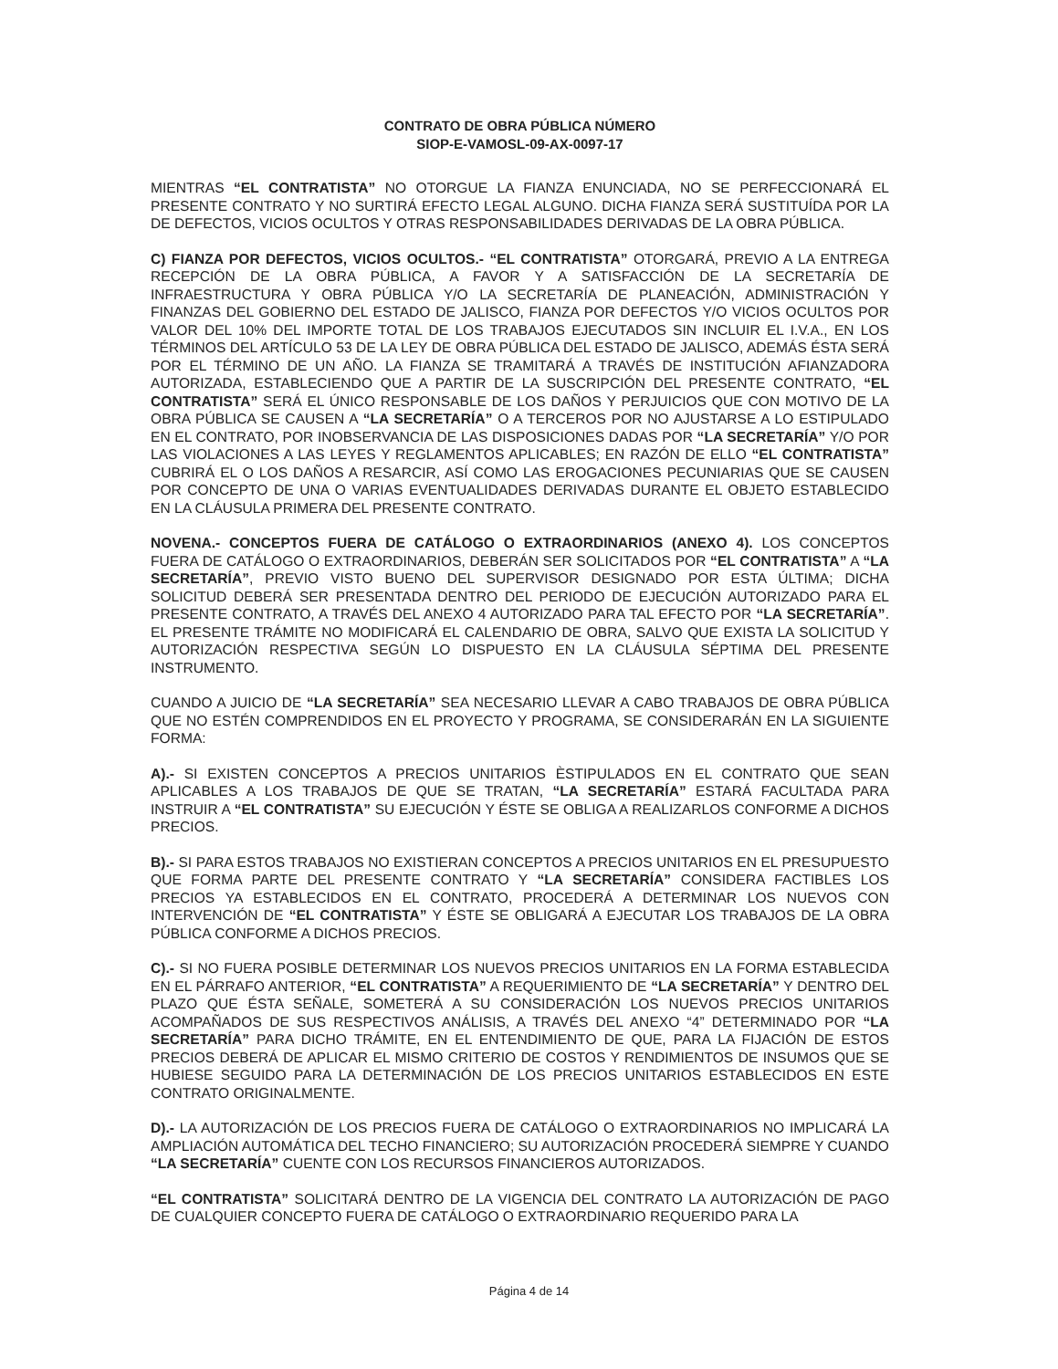CONTRATO DE OBRA PÚBLICA NÚMERO
SIOP-E-VAMOSL-09-AX-0097-17
MIENTRAS “EL CONTRATISTA” NO OTORGUE LA FIANZA ENUNCIADA, NO SE PERFECCIONARÁ EL PRESENTE CONTRATO Y NO SURTIRÁ EFECTO LEGAL ALGUNO. DICHA FIANZA SERÁ SUSTITUÍDA POR LA DE DEFECTOS, VICIOS OCULTOS Y OTRAS RESPONSABILIDADES DERIVADAS DE LA OBRA PÚBLICA.
C) FIANZA POR DEFECTOS, VICIOS OCULTOS.- “EL CONTRATISTA” OTORGARÁ, PREVIO A LA ENTREGA RECEPCIÓN DE LA OBRA PÚBLICA, A FAVOR Y A SATISFACCIÓN DE LA SECRETARÍA DE INFRAESTRUCTURA Y OBRA PÚBLICA Y/O LA SECRETARÍA DE PLANEACIÓN, ADMINISTRACIÓN Y FINANZAS DEL GOBIERNO DEL ESTADO DE JALISCO, FIANZA POR DEFECTOS Y/O VICIOS OCULTOS POR VALOR DEL 10% DEL IMPORTE TOTAL DE LOS TRABAJOS EJECUTADOS SIN INCLUIR EL I.V.A., EN LOS TÉRMINOS DEL ARTÍCULO 53 DE LA LEY DE OBRA PÚBLICA DEL ESTADO DE JALISCO, ADEMÁS ÉSTA SERÁ POR EL TÉRMINO DE UN AÑO. LA FIANZA SE TRAMITARÁ A TRAVÉS DE INSTITUCIÓN AFIANZADORA AUTORIZADA, ESTABLECIENDO QUE A PARTIR DE LA SUSCRIPCIÓN DEL PRESENTE CONTRATO, “EL CONTRATISTA” SERÁ EL ÚNICO RESPONSABLE DE LOS DAÑOS Y PERJUICIOS QUE CON MOTIVO DE LA OBRA PÚBLICA SE CAUSEN A “LA SECRETARÍA” O A TERCEROS POR NO AJUSTARSE A LO ESTIPULADO EN EL CONTRATO, POR INOBSERVANCIA DE LAS DISPOSICIONES DADAS POR “LA SECRETARÍA” Y/O POR LAS VIOLACIONES A LAS LEYES Y REGLAMENTOS APLICABLES; EN RAZÓN DE ELLO “EL CONTRATISTA” CUBRIRÁ EL O LOS DAÑOS A RESARCIR, ASÍ COMO LAS EROGACIONES PECUNIARIAS QUE SE CAUSEN POR CONCEPTO DE UNA O VARIAS EVENTUALIDADES DERIVADAS DURANTE EL OBJETO ESTABLECIDO EN LA CLÁUSULA PRIMERA DEL PRESENTE CONTRATO.
NOVENA.- CONCEPTOS FUERA DE CATÁLOGO O EXTRAORDINARIOS (ANEXO 4). LOS CONCEPTOS FUERA DE CATÁLOGO O EXTRAORDINARIOS, DEBERÁN SER SOLICITADOS POR “EL CONTRATISTA” A “LA SECRETARÍA”, PREVIO VISTO BUENO DEL SUPERVISOR DESIGNADO POR ESTA ÚLTIMA; DICHA SOLICITUD DEBERÁ SER PRESENTADA DENTRO DEL PERIODO DE EJECUCIÓN AUTORIZADO PARA EL PRESENTE CONTRATO, A TRAVÉS DEL ANEXO 4 AUTORIZADO PARA TAL EFECTO POR “LA SECRETARÍA”. EL PRESENTE TRÁMITE NO MODIFICARÁ EL CALENDARIO DE OBRA, SALVO QUE EXISTA LA SOLICITUD Y AUTORIZACIÓN RESPECTIVA SEGÚN LO DISPUESTO EN LA CLÁUSULA SÉPTIMA DEL PRESENTE INSTRUMENTO.
CUANDO A JUICIO DE “LA SECRETARÍA” SEA NECESARIO LLEVAR A CABO TRABAJOS DE OBRA PÚBLICA QUE NO ESTÉN COMPRENDIDOS EN EL PROYECTO Y PROGRAMA, SE CONSIDERARÁN EN LA SIGUIENTE FORMA:
A).- SI EXISTEN CONCEPTOS A PRECIOS UNITARIOS ÈSTIPULADOS EN EL CONTRATO QUE SEAN APLICABLES A LOS TRABAJOS DE QUE SE TRATAN, “LA SECRETARÍA” ESTARÁ FACULTADA PARA INSTRUIR A “EL CONTRATISTA” SU EJECUCIÓN Y ÉSTE SE OBLIGA A REALIZARLOS CONFORME A DICHOS PRECIOS.
B).- SI PARA ESTOS TRABAJOS NO EXISTIERAN CONCEPTOS A PRECIOS UNITARIOS EN EL PRESUPUESTO QUE FORMA PARTE DEL PRESENTE CONTRATO Y “LA SECRETARÍA” CONSIDERA FACTIBLES LOS PRECIOS YA ESTABLECIDOS EN EL CONTRATO, PROCEDERÁ A DETERMINAR LOS NUEVOS CON INTERVENCIÓN DE “EL CONTRATISTA” Y ÉSTE SE OBLIGARÁ A EJECUTAR LOS TRABAJOS DE LA OBRA PÚBLICA CONFORME A DICHOS PRECIOS.
C).- SI NO FUERA POSIBLE DETERMINAR LOS NUEVOS PRECIOS UNITARIOS EN LA FORMA ESTABLECIDA EN EL PÁRRAFO ANTERIOR, “EL CONTRATISTA” A REQUERIMIENTO DE “LA SECRETARÍA” Y DENTRO DEL PLAZO QUE ÉSTA SEÑALE, SOMETERÁ A SU CONSIDERACIÓN LOS NUEVOS PRECIOS UNITARIOS ACOMPAÑADOS DE SUS RESPECTIVOS ANÁLISIS, A TRAVÉS DEL ANEXO “4” DETERMINADO POR “LA SECRETARÍA” PARA DICHO TRÁMITE, EN EL ENTENDIMIENTO DE QUE, PARA LA FIJACIÓN DE ESTOS PRECIOS DEBERÁ DE APLICAR EL MISMO CRITERIO DE COSTOS Y RENDIMIENTOS DE INSUMOS QUE SE HUBIESE SEGUIDO PARA LA DETERMINACIÓN DE LOS PRECIOS UNITARIOS ESTABLECIDOS EN ESTE CONTRATO ORIGINALMENTE.
D).- LA AUTORIZACIÓN DE LOS PRECIOS FUERA DE CATÁLOGO O EXTRAORDINARIOS NO IMPLICARÁ LA AMPLIACIÓN AUTOMÁTICA DEL TECHO FINANCIERO; SU AUTORIZACIÓN PROCEDERÁ SIEMPRE Y CUANDO “LA SECRETARÍA” CUENTE CON LOS RECURSOS FINANCIEROS AUTORIZADOS.
“EL CONTRATISTA” SOLICITARÁ DENTRO DE LA VIGENCIA DEL CONTRATO LA AUTORIZACIÓN DE PAGO DE CUALQUIER CONCEPTO FUERA DE CATÁLOGO O EXTRAORDINARIO REQUERIDO PARA LA
Página 4 de 14